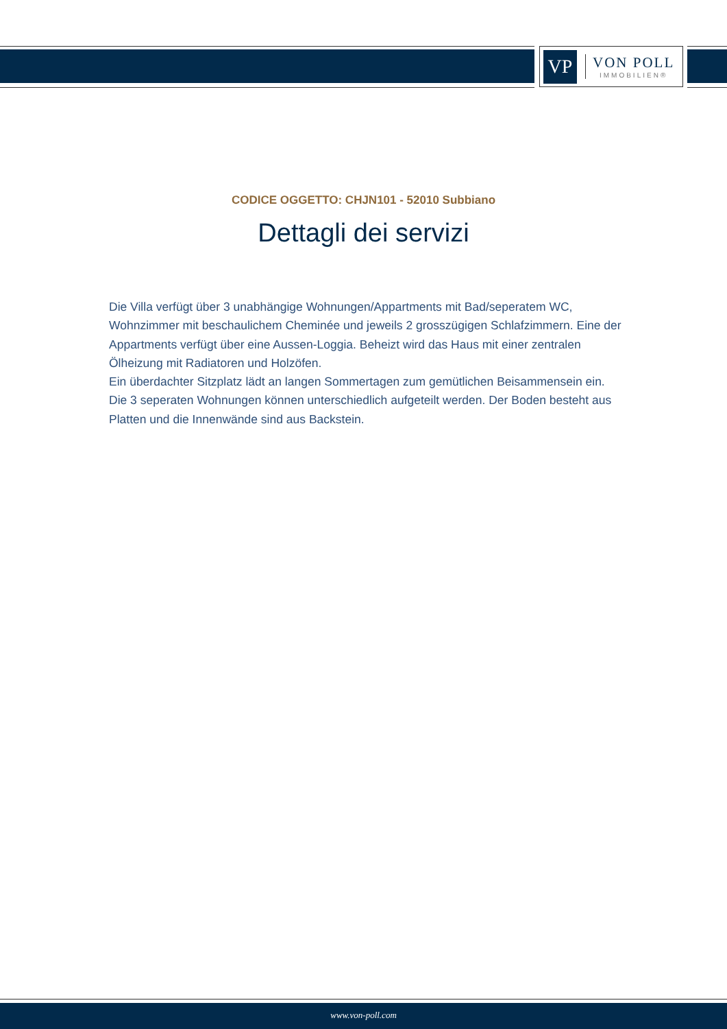VP
VON POLL
IMMOBILIEN®
CODICE OGGETTO: CHJN101 - 52010 Subbiano
Dettagli dei servizi
Die Villa verfügt über 3 unabhängige Wohnungen/Appartments mit Bad/seperatem WC, Wohnzimmer mit beschaulichem Cheminée und jeweils 2 grosszügigen Schlafzimmern. Eine der Appartments verfügt über eine Aussen-Loggia. Beheizt wird das Haus mit einer zentralen Ölheizung mit Radiatoren und Holzöfen.
Ein überdachter Sitzplatz lädt an langen Sommertagen zum gemütlichen Beisammensein ein.
Die 3 seperaten Wohnungen können unterschiedlich aufgeteilt werden. Der Boden besteht aus Platten und die Innenwände sind aus Backstein.
www.von-poll.com